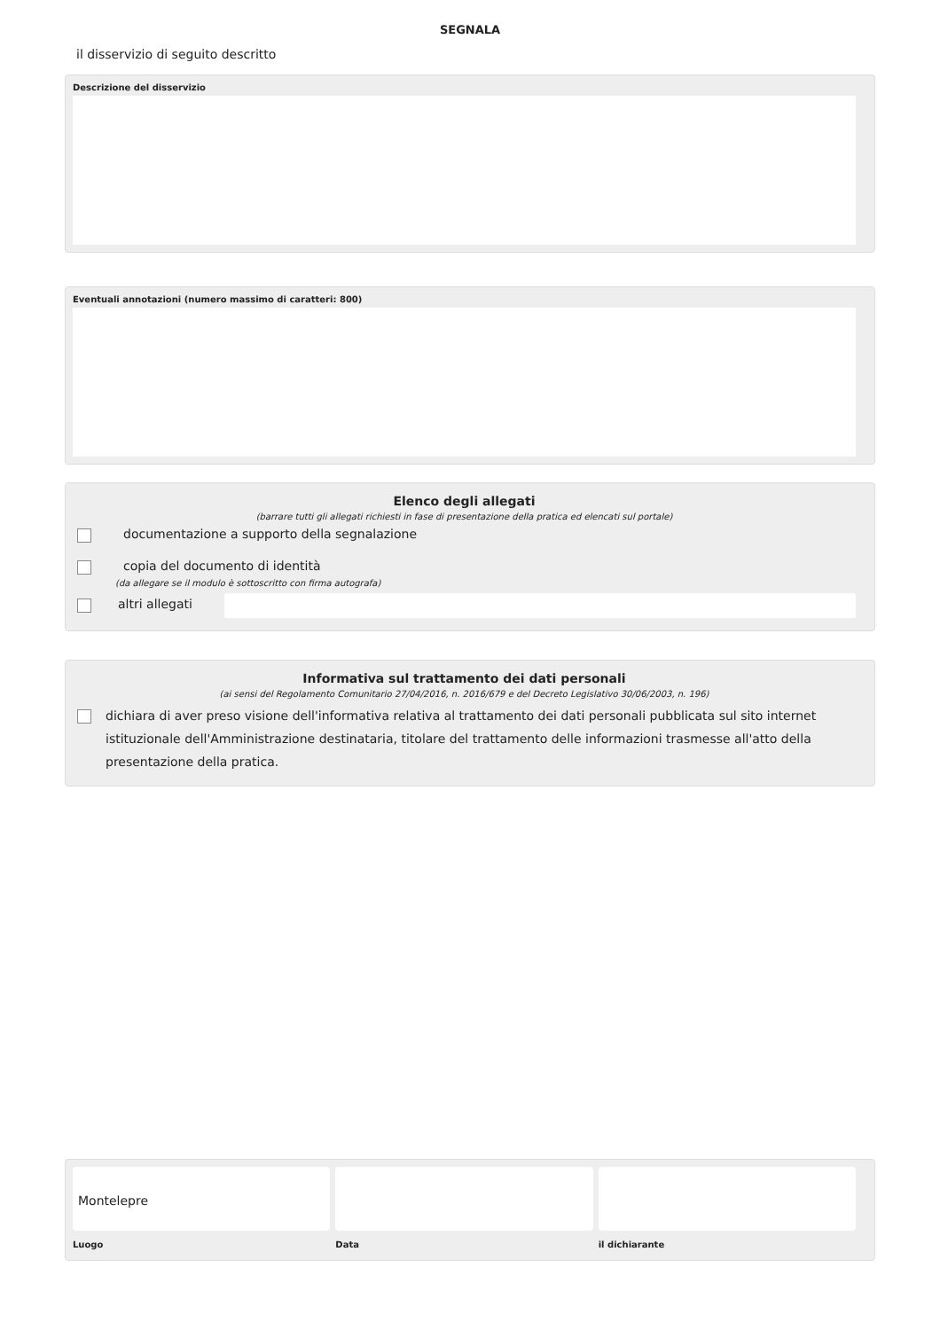SEGNALA
il disservizio di seguito descritto
Descrizione del disservizio
Eventuali annotazioni (numero massimo di caratteri: 800)
Elenco degli allegati
(barrare tutti gli allegati richiesti in fase di presentazione della pratica ed elencati sul portale)
documentazione a supporto della segnalazione
copia del documento di identità
(da allegare se il modulo è sottoscritto con firma autografa)
altri allegati
Informativa sul trattamento dei dati personali
(ai sensi del Regolamento Comunitario 27/04/2016, n. 2016/679 e del Decreto Legislativo 30/06/2003, n. 196)
dichiara di aver preso visione dell'informativa relativa al trattamento dei dati personali pubblicata sul sito internet istituzionale dell'Amministrazione destinataria, titolare del trattamento delle informazioni trasmesse all'atto della presentazione della pratica.
Montelepre
Luogo
Data il dichiarante